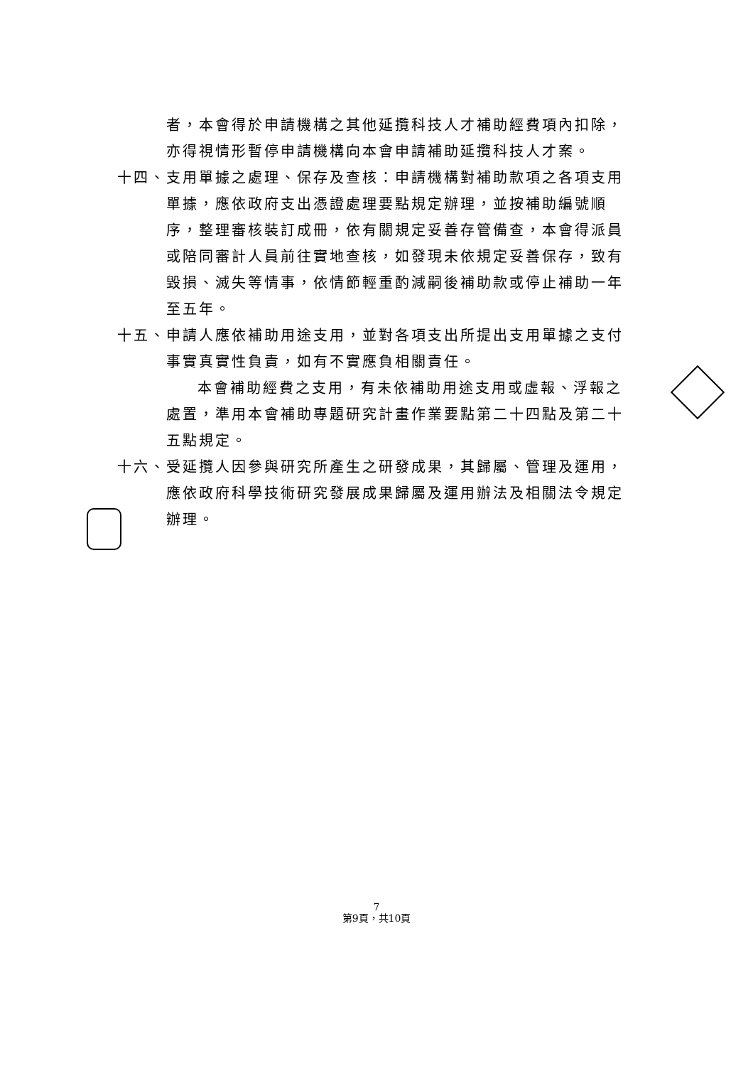者，本會得於申請機構之其他延攬科技人才補助經費項內扣除，亦得視情形暫停申請機構向本會申請補助延攬科技人才案。
十四、 支用單據之處理、保存及查核：申請機構對補助款項之各項支用單據，應依政府支出憑證處理要點規定辦理，並按補助編號順序，整理審核裝訂成冊，依有關規定妥善存管備查，本會得派員或陪同審計人員前往實地查核，如發現未依規定妥善保存，致有毀損、滅失等情事，依情節輕重酌減嗣後補助款或停止補助一年至五年。
十五、 申請人應依補助用途支用，並對各項支出所提出支用單據之支付事實真實性負責，如有不實應負相關責任。
本會補助經費之支用，有未依補助用途支用或虛報、浮報之處置，準用本會補助專題研究計畫作業要點第二十四點及第二十五點規定。
十六、 受延攬人因參與研究所產生之研發成果，其歸屬、管理及運用，應依政府科學技術研究發展成果歸屬及運用辦法及相關法令規定辦理。
7
第9頁，共10頁